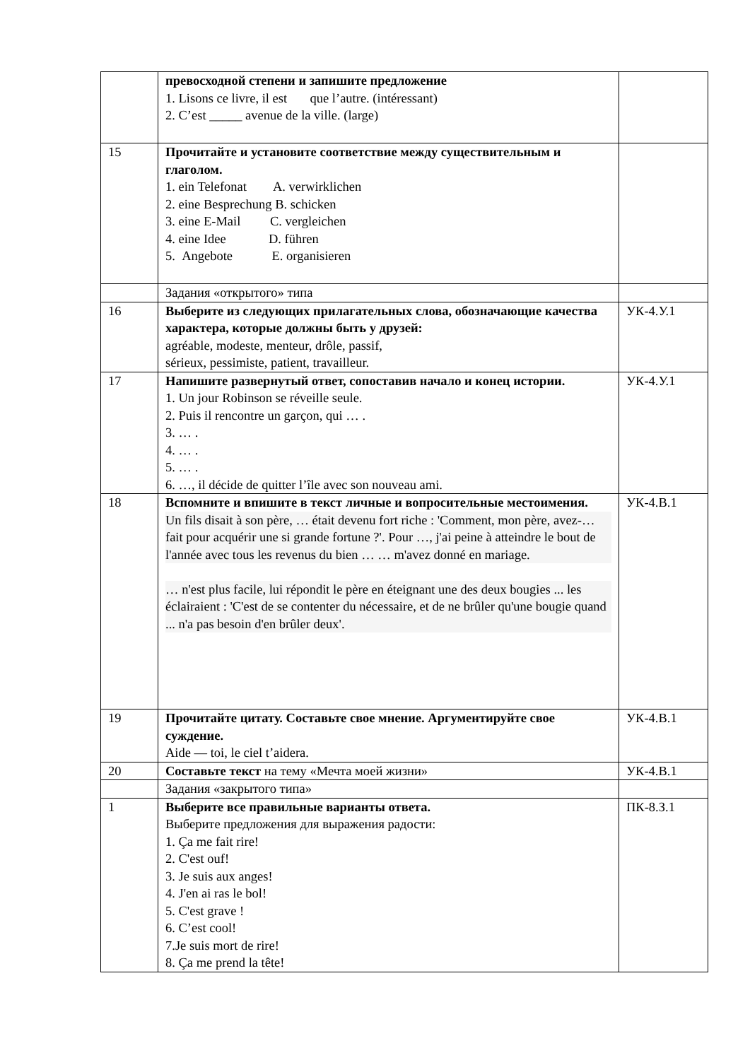| | превосходной степени и запишите предложение 1. Lisons ce livre, il est que l’autre. (intéressant) 2. C’est _____ avenue de la ville. (large) | |
| 15 | Прочитайте и установите соответствие между существительным и глаголом. 1. ein Telefonat A. verwirklichen 2. eine Besprechung B. schicken 3. eine E-Mail C. vergleichen 4. eine Idee D. führen 5. Angebote E. organisieren | |
| | Задания «открытого» типа | |
| 16 | Выберите из следующих прилагательных слова, обозначающие качества характера, которые должны быть у друзей: agréable, modeste, menteur, drôle, passif, sérieux, pessimiste, patient, travailleur. | УК-4.У.1 |
| 17 | Напишите развернутый ответ, сопоставив начало и конец истории. 1. Un jour Robinson se réveille seule. 2. Puis il rencontre un garçon, qui … . 3. … . 4. … . 5. … . 6. …, il décide de quitter l’île avec son nouveau ami. | УК-4.У.1 |
| 18 | Вспомните и впишите в текст личные и вопросительные местоимения. Un fils disait à son père, … était devenu fort riche : 'Comment, mon père, avez-… fait pour acquérir une si grande fortune ?'. Pour …, j'ai peine à atteindre le bout de l'année avec tous les revenus du bien … … m'avez donné en mariage. … n'est plus facile, lui répondit le père en éteignant une des deux bougies ... les éclairaient : 'C'est de se contenter du nécessaire, et de ne brûler qu'une bougie quand ... n'a pas besoin d'en brûler deux'. | УК-4.В.1 |
| 19 | Прочитайте цитату. Составьте свое мнение. Аргументируйте свое суждение. Aide — toi, le ciel t’aidera. | УК-4.В.1 |
| 20 | Составьте текст на тему «Мечта моей жизни» | УК-4.В.1 |
| | Задания «закрытого типа» | |
| 1 | Выберите все правильные варианты ответа. Выберите предложения для выражения радости: 1. Ça me fait rire! 2. C'est ouf! 3. Je suis aux anges! 4. J'en ai ras le bol! 5. C'est grave ! 6. C’est cool! 7.Je suis mort de rire! 8. Ça me prend la tête! | ПК-8.З.1 |